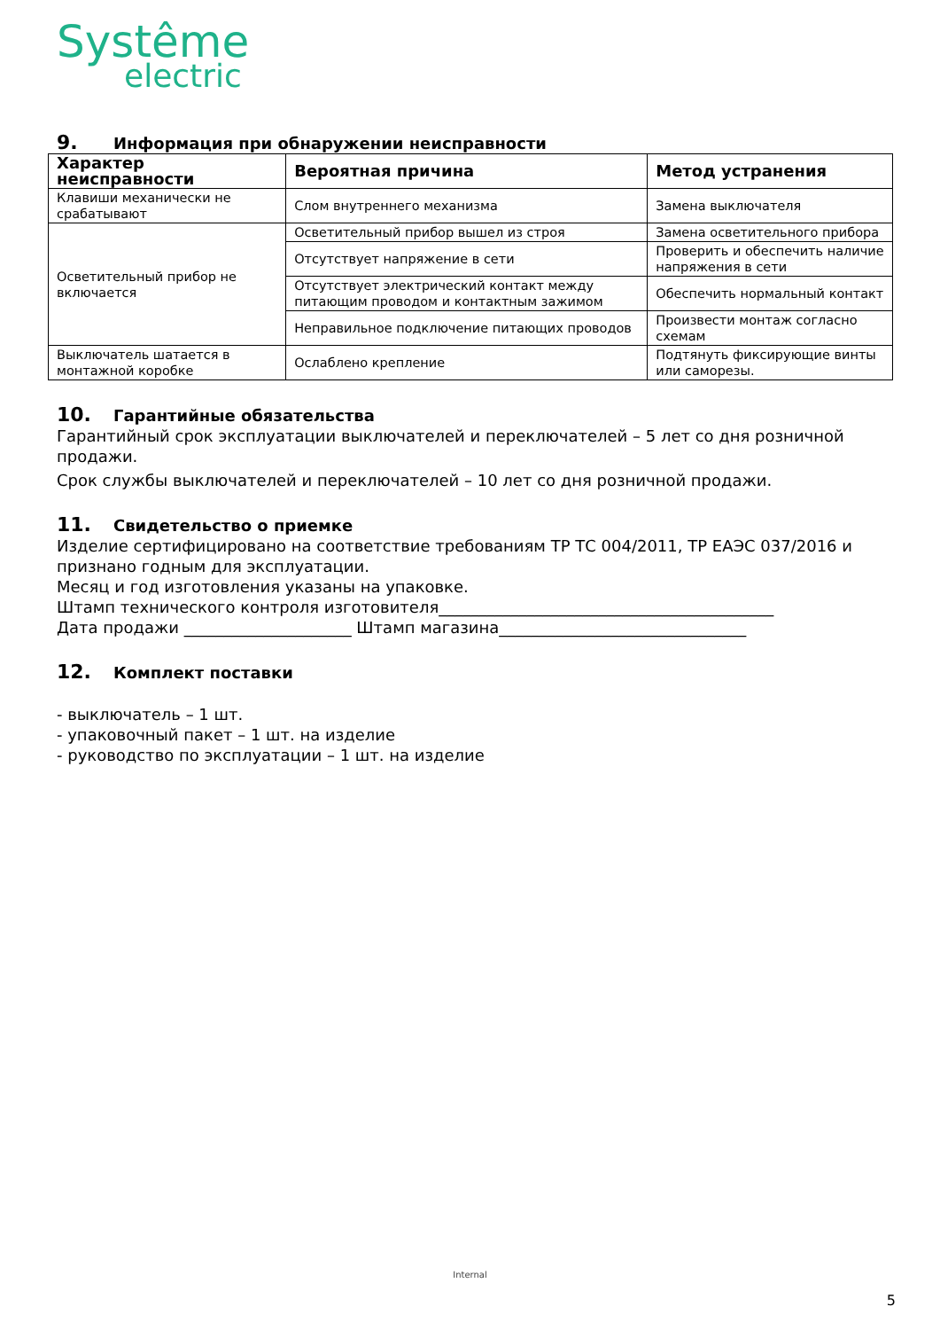Systême
electric
9. Информация при обнаружении неисправности
| Характер неисправности | Вероятная причина | Метод устранения |
| --- | --- | --- |
| Клавиши механически не срабатывают | Слом внутреннего механизма | Замена выключателя |
| Осветительный прибор не включается | Осветительный прибор вышел из строя | Замена осветительного прибора |
| | Отсутствует напряжение в сети | Проверить и обеспечить наличие напряжения в сети |
| | Отсутствует электрический контакт между питающим проводом и контактным зажимом | Обеспечить нормальный контакт |
| | Неправильное подключение питающих проводов | Произвести монтаж согласно схемам |
| Выключатель шатается в монтажной коробке | Ослаблено крепление | Подтянуть фиксирующие винты или саморезы. |
10. Гарантийные обязательства
Гарантийный срок эксплуатации выключателей и переключателей – 5 лет со дня розничной продажи.
Срок службы выключателей и переключателей – 10 лет со дня розничной продажи.
11. Свидетельство о приемке
Изделие сертифицировано на соответствие требованиям ТР ТС 004/2011, ТР ЕАЭС 037/2016 и признано годным для эксплуатации.
Месяц и год изготовления указаны на упаковке.
Штамп технического контроля изготовителя__________________________________________
Дата продажи _____________________ Штамп магазина_______________________________
12. Комплект поставки
- выключатель – 1 шт.
- упаковочный пакет – 1 шт. на изделие
- руководство по эксплуатации – 1 шт. на изделие
Internal
5